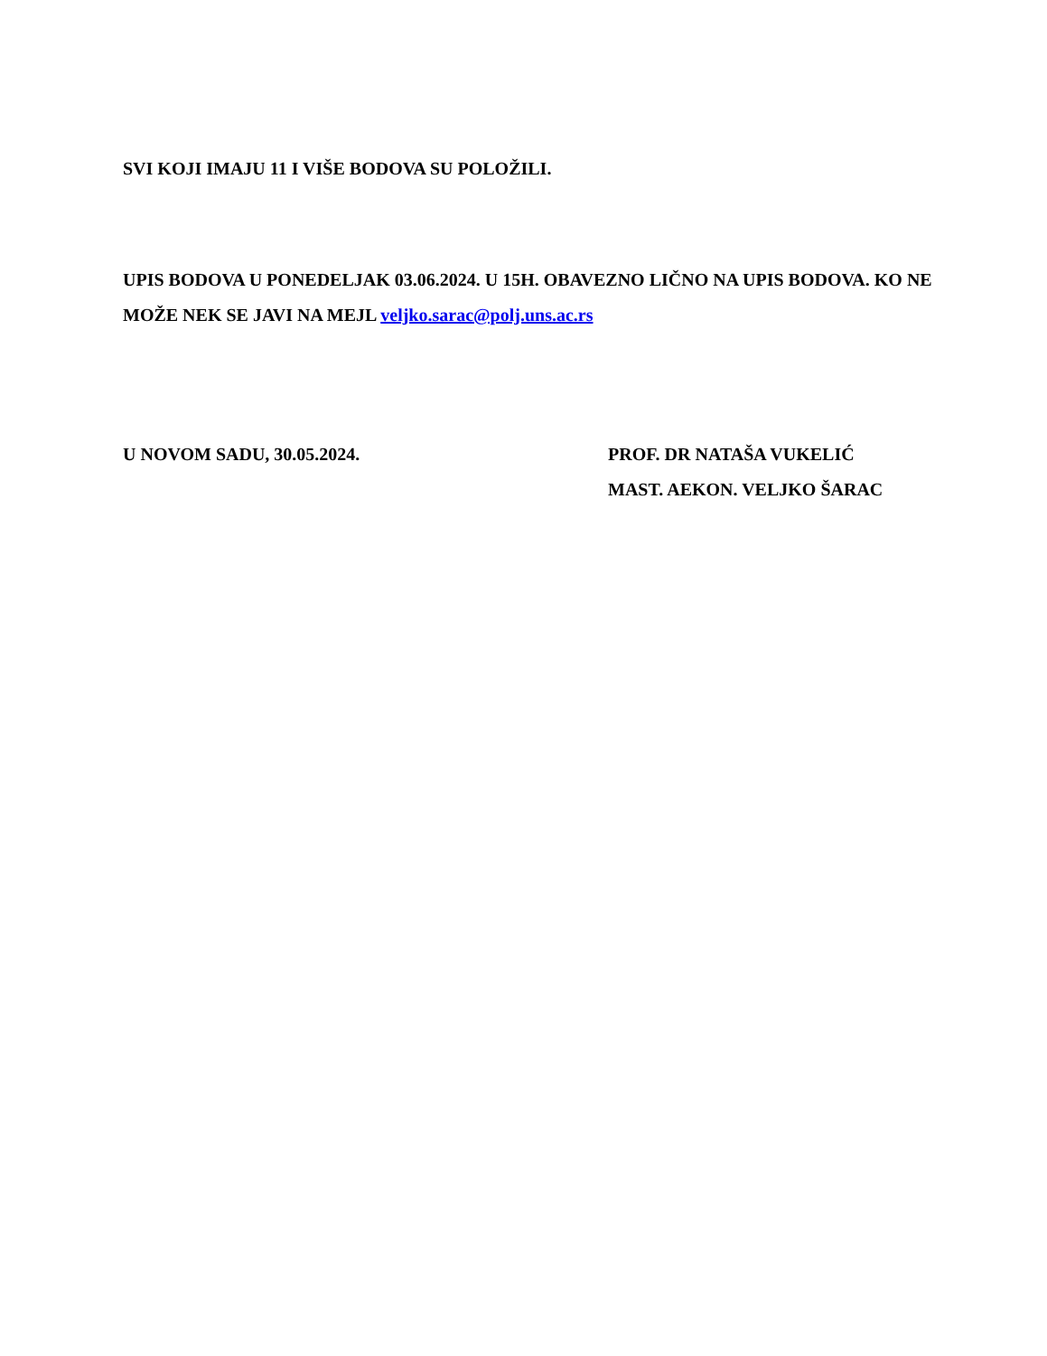SVI KOJI IMAJU 11 I VIŠE BODOVA SU POLOŽILI.
UPIS BODOVA U PONEDELJAK 03.06.2024. U 15H. OBAVEZNO LIČNO NA UPIS BODOVA. KO NE MOŽE NEK SE JAVI NA MEJL veljko.sarac@polj.uns.ac.rs
U NOVOM SADU, 30.05.2024. PROF. DR NATAŠA VUKELIĆ
MAST. AEKON. VELJKO ŠARAC